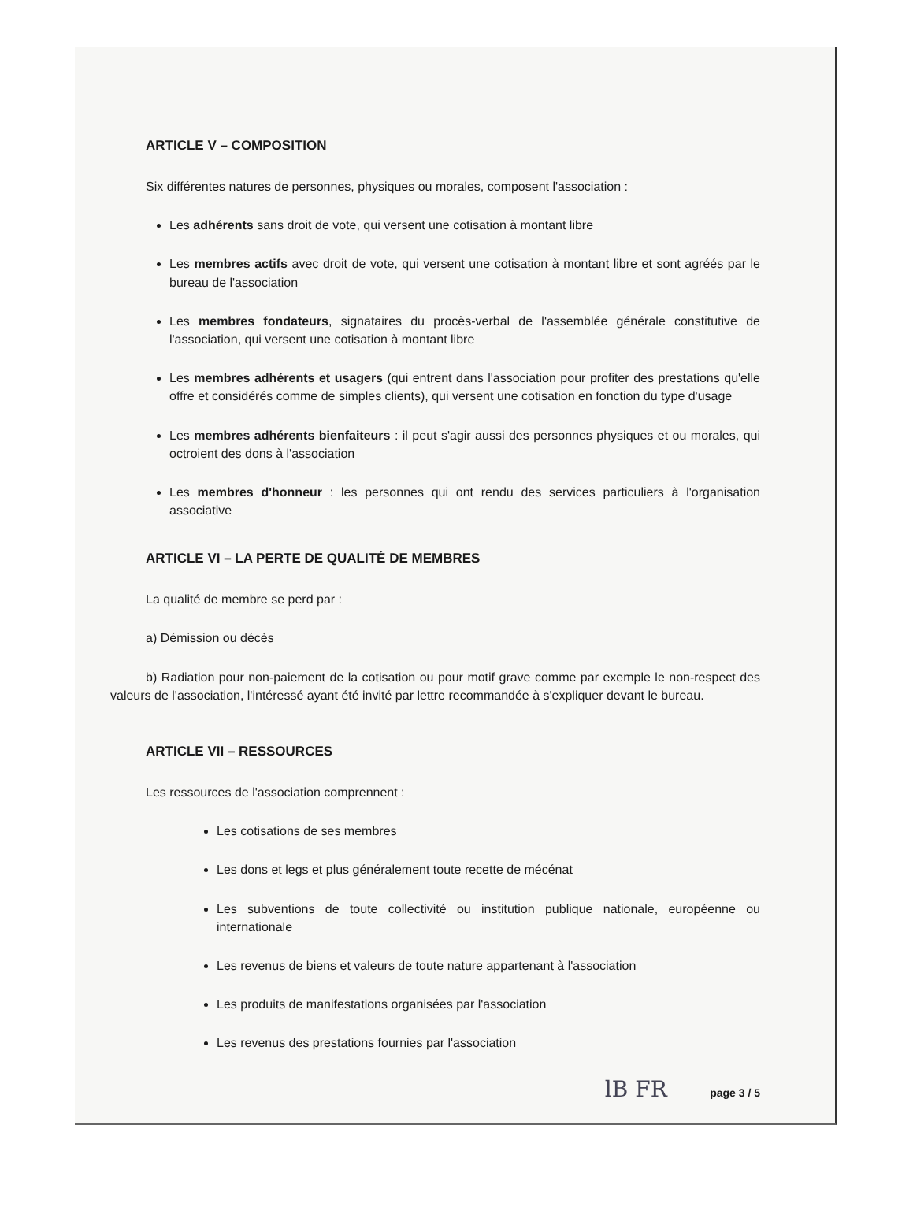ARTICLE V – COMPOSITION
Six différentes natures de personnes, physiques ou morales, composent l'association :
Les adhérents sans droit de vote, qui versent une cotisation à montant libre
Les membres actifs avec droit de vote, qui versent une cotisation à montant libre et sont agréés par le bureau de l'association
Les membres fondateurs, signataires du procès-verbal de l'assemblée générale constitutive de l'association, qui versent une cotisation à montant libre
Les membres adhérents et usagers (qui entrent dans l'association pour profiter des prestations qu'elle offre et considérés comme de simples clients), qui versent une cotisation en fonction du type d'usage
Les membres adhérents bienfaiteurs : il peut s'agir aussi des personnes physiques et ou morales, qui octroient des dons à l'association
Les membres d'honneur : les personnes qui ont rendu des services particuliers à l'organisation associative
ARTICLE VI – LA PERTE DE QUALITÉ DE MEMBRES
La qualité de membre se perd par :
a) Démission ou décès
b) Radiation pour non-paiement de la cotisation ou pour motif grave comme par exemple le non-respect des valeurs de l'association, l'intéressé ayant été invité par lettre recommandée à s'expliquer devant le bureau.
ARTICLE VII – RESSOURCES
Les ressources de l'association comprennent :
Les cotisations de ses membres
Les dons et legs et plus généralement toute recette de mécénat
Les subventions de toute collectivité ou institution publique nationale, européenne ou internationale
Les revenus de biens et valeurs de toute nature appartenant à l'association
Les produits de manifestations organisées par l'association
Les revenus des prestations fournies par l'association
lB FR page 3 / 5